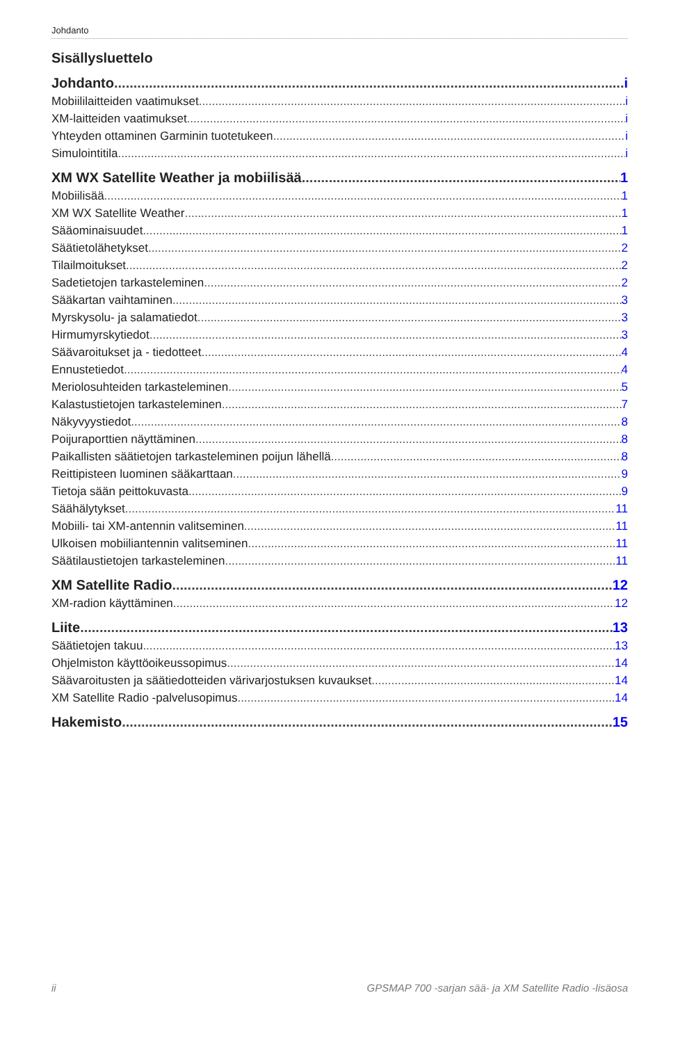Johdanto
Sisällysluettelo
Johdanto i
Mobiililaitteiden vaatimukset i
XM-laitteiden vaatimukset i
Yhteyden ottaminen Garminin tuotetukeen i
Simulointitila i
XM WX Satellite Weather ja mobiilisää 1
Mobiilisää 1
XM WX Satellite Weather 1
Sääominaisuudet 1
Säätietolähetykset 2
Tilailmoitukset 2
Sadetietojen tarkasteleminen 2
Sääkartan vaihtaminen 3
Myrskysolu- ja salamatiedot 3
Hirmumyrskytiedot 3
Säävaroitukset ja - tiedotteet 4
Ennustetiedot 4
Meriolosuhteiden tarkasteleminen 5
Kalastustietojen tarkasteleminen 7
Näkyvyystiedot 8
Poijuraporttien näyttäminen 8
Paikallisten säätietojen tarkasteleminen poijun lähellä 8
Reittipisteen luominen sääkarttaan 9
Tietoja sään peittokuvasta 9
Säähälytykset 11
Mobiili- tai XM-antennin valitseminen 11
Ulkoisen mobiiliantennin valitseminen 11
Säätilaustietojen tarkasteleminen 11
XM Satellite Radio 12
XM-radion käyttäminen 12
Liite 13
Säätietojen takuu 13
Ohjelmiston käyttöoikeussopimus 14
Säävaroitusten ja säätiedotteiden värivarjostuksen kuvaukset 14
XM Satellite Radio -palvelusopimus 14
Hakemisto 15
ii GPSMAP 700 -sarjan sää- ja XM Satellite Radio -lisäosa